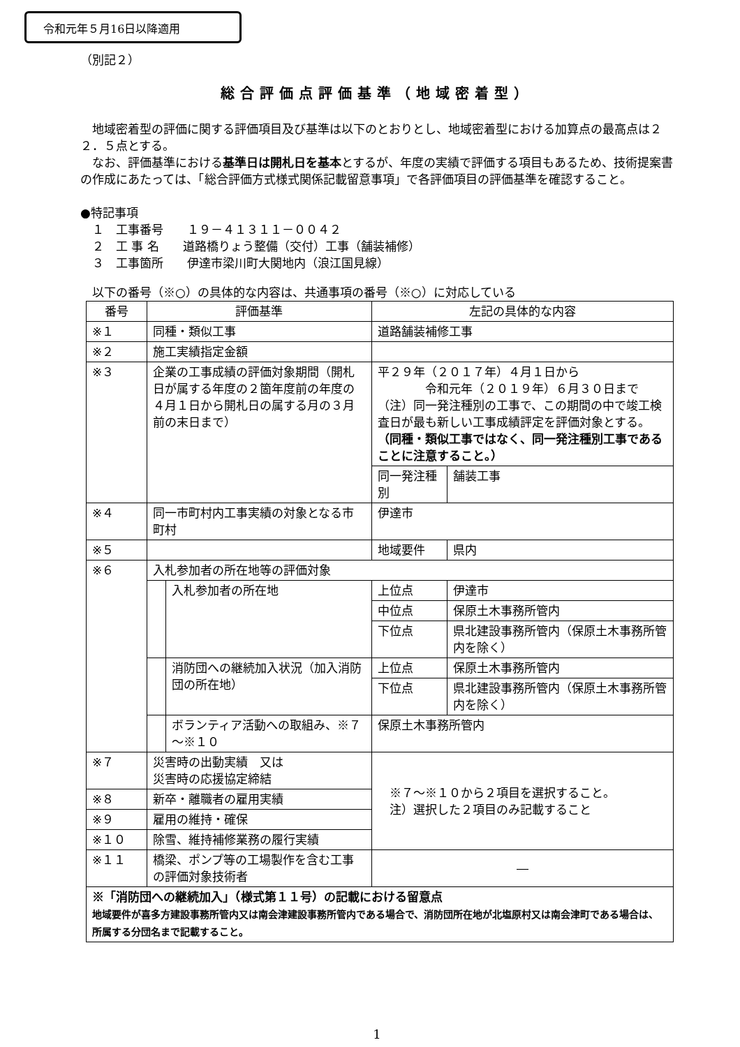令和元年５月16日以降適用
（別記２）
総合評価点評価基準（地域密着型）
　地域密着型の評価に関する評価項目及び基準は以下のとおりとし、地域密着型における加算点の最高点は２２．５点とする。
　なお、評価基準における基準日は開札日を基本とするが、年度の実績で評価する項目もあるため、技術提案書の作成にあたっては、「総合評価方式様式関係記載留意事項」で各評価項目の評価基準を確認すること。
●特記事項
　１　工事番号　　１９－４１３１１－００４２
　２　工 事 名　　道路橋りょう整備（交付）工事（舗装補修）
　３　工事箇所　　伊達市梁川町大関地内（浪江国見線）
　以下の番号（※○）の具体的な内容は、共通事項の番号（※○）に対応している
| 番号 | 評価基準 | | 左記の具体的な内容 | |
| --- | --- | --- | --- | --- |
| ※１ | 同種・類似工事 | | 道路舗装補修工事 | |
| ※２ | 施工実績指定金額 | | | |
| ※３ | 企業の工事成績の評価対象期間（開札日が属する年度の２箇年度前の年度の４月１日から開札日の属する月の３月前の末日まで） | | 平２９年（２０１７年）４月１日から 令和元年（２０１９年）６月３０日まで （注）同一発注種別の工事で、この期間の中で竣工検査日が最も新しい工事成績評定を評価対象とする。 （同種・類似工事ではなく、同一発注種別工事であることに注意すること。） | |
| | | | 同一発注種別 | 舗装工事 |
| ※４ | 同一市町村内工事実績の対象となる市町村 | | 伊達市 | |
| ※５ | | | 地域要件 | 県内 |
| ※６ | 入札参加者の所在地等の評価対象 | | | |
| | | 入札参加者の所在地 | 上位点 | 伊達市 |
| | | | 中位点 | 保原土木事務所管内 |
| | | | 下位点 | 県北建設事務所管内（保原土木事務所管内を除く） |
| | | 消防団への継続加入状況（加入消防団の所在地） | 上位点 | 保原土木事務所管内 |
| | | | 下位点 | 県北建設事務所管内（保原土木事務所管内を除く） |
| | | ボランティア活動への取組み、※７～※１０ | 保原土木事務所管内 | |
| ※７ | 災害時の出動実績 又は 災害時の応援協定締結 | | ※７～※１０から２項目を選択すること。 注）選択した２項目のみ記載すること | |
| ※８ | 新卒・離職者の雇用実績 | | | |
| ※９ | 雇用の維持・確保 | | | |
| ※１０ | 除雪、維持補修業務の履行実績 | | | |
| ※１１ | 橋梁、ポンプ等の工場製作を含む工事の評価対象技術者 | | ― | |
| ※「消防団への継続加入」（様式第１１号）の記載における留意点 地域要件が喜多方建設事務所管内又は南会津建設事務所管内である場合で、消防団所在地が北塩原村又は南会津町である場合は、所属する分団名まで記載すること。 | | | | |
1